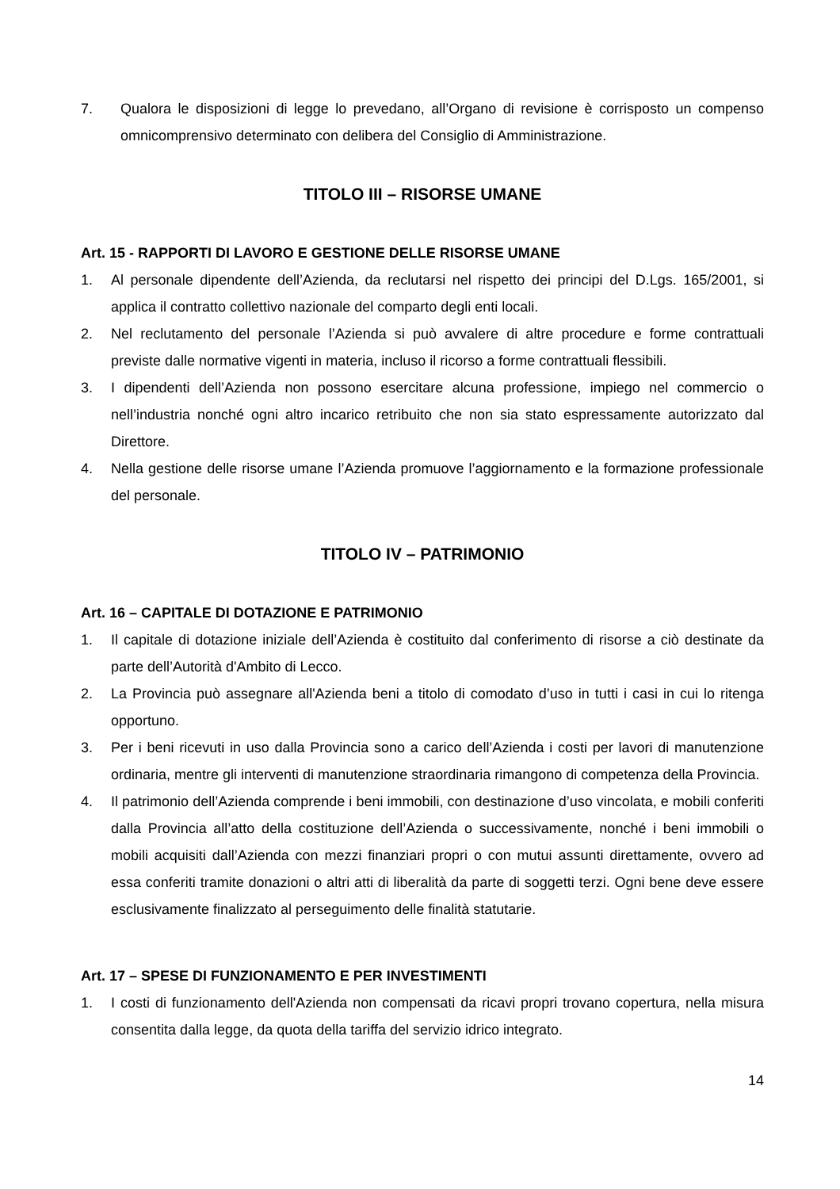7. Qualora le disposizioni di legge lo prevedano, all’Organo di revisione è corrisposto un compenso omnicomprensivo determinato con delibera del Consiglio di Amministrazione.
TITOLO III – RISORSE UMANE
Art. 15 - RAPPORTI DI LAVORO E GESTIONE DELLE RISORSE UMANE
1. Al personale dipendente dell’Azienda, da reclutarsi nel rispetto dei principi del D.Lgs. 165/2001, si applica il contratto collettivo nazionale del comparto degli enti locali.
2. Nel reclutamento del personale l’Azienda si può avvalere di altre procedure e forme contrattuali previste dalle normative vigenti in materia, incluso il ricorso a forme contrattuali flessibili.
3. I dipendenti dell’Azienda non possono esercitare alcuna professione, impiego nel commercio o nell’industria nonché ogni altro incarico retribuito che non sia stato espressamente autorizzato dal Direttore.
4. Nella gestione delle risorse umane l’Azienda promuove l’aggiornamento e la formazione professionale del personale.
TITOLO IV – PATRIMONIO
Art. 16 – CAPITALE DI DOTAZIONE E PATRIMONIO
1. Il capitale di dotazione iniziale dell’Azienda è costituito dal conferimento di risorse a ciò destinate da parte dell’Autorità d'Ambito di Lecco.
2. La Provincia può assegnare all'Azienda beni a titolo di comodato d’uso in tutti i casi in cui lo ritenga opportuno.
3. Per i beni ricevuti in uso dalla Provincia sono a carico dell’Azienda i costi per lavori di manutenzione ordinaria, mentre gli interventi di manutenzione straordinaria rimangono di competenza della Provincia.
4. Il patrimonio dell’Azienda comprende i beni immobili, con destinazione d’uso vincolata, e mobili conferiti dalla Provincia all’atto della costituzione dell’Azienda o successivamente, nonché i beni immobili o mobili acquisiti dall’Azienda con mezzi finanziari propri o con mutui assunti direttamente, ovvero ad essa conferiti tramite donazioni o altri atti di liberalità da parte di soggetti terzi. Ogni bene deve essere esclusivamente finalizzato al perseguimento delle finalità statutarie.
Art. 17 – SPESE DI FUNZIONAMENTO E PER INVESTIMENTI
1. I costi di funzionamento dell'Azienda non compensati da ricavi propri trovano copertura, nella misura consentita dalla legge, da quota della tariffa del servizio idrico integrato.
14